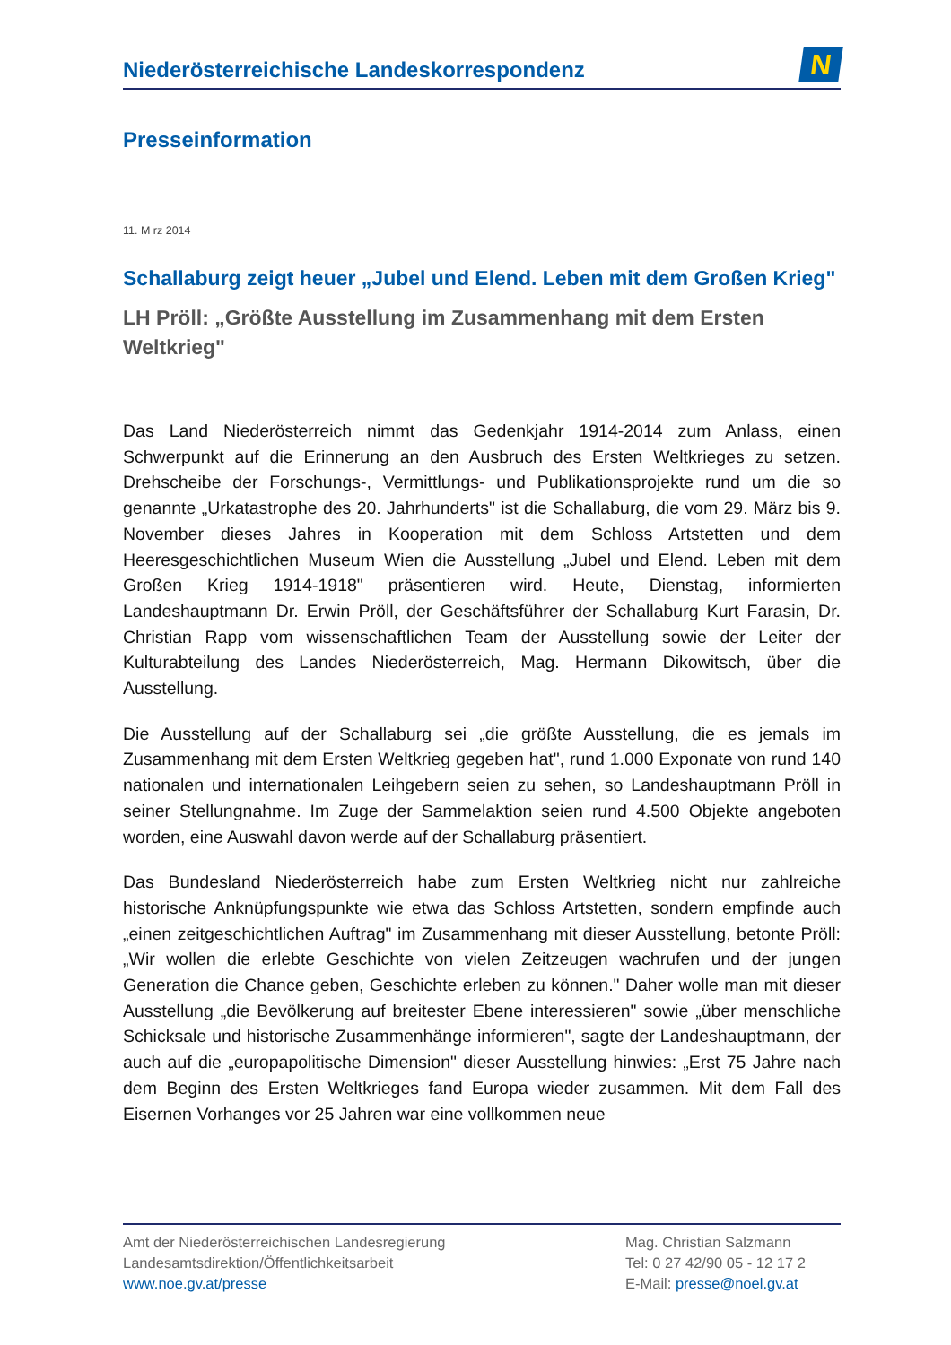Niederösterreichische Landeskorrespondenz
N
Presseinformation
11. M rz 2014
Schallaburg zeigt heuer „Jubel und Elend. Leben mit dem Großen Krieg"
LH Pröll: „Größte Ausstellung im Zusammenhang mit dem Ersten Weltkrieg"
Das Land Niederösterreich nimmt das Gedenkjahr 1914-2014 zum Anlass, einen Schwerpunkt auf die Erinnerung an den Ausbruch des Ersten Weltkrieges zu setzen. Drehscheibe der Forschungs-, Vermittlungs- und Publikationsprojekte rund um die so genannte „Urkatastrophe des 20. Jahrhunderts" ist die Schallaburg, die vom 29. März bis 9. November dieses Jahres in Kooperation mit dem Schloss Artstetten und dem Heeresgeschichtlichen Museum Wien die Ausstellung „Jubel und Elend. Leben mit dem Großen Krieg 1914-1918" präsentieren wird. Heute, Dienstag, informierten Landeshauptmann Dr. Erwin Pröll, der Geschäftsführer der Schallaburg Kurt Farasin, Dr. Christian Rapp vom wissenschaftlichen Team der Ausstellung sowie der Leiter der Kulturabteilung des Landes Niederösterreich, Mag. Hermann Dikowitsch, über die Ausstellung.
Die Ausstellung auf der Schallaburg sei „die größte Ausstellung, die es jemals im Zusammenhang mit dem Ersten Weltkrieg gegeben hat", rund 1.000 Exponate von rund 140 nationalen und internationalen Leihgebern seien zu sehen, so Landeshauptmann Pröll in seiner Stellungnahme. Im Zuge der Sammelaktion seien rund 4.500 Objekte angeboten worden, eine Auswahl davon werde auf der Schallaburg präsentiert.
Das Bundesland Niederösterreich habe zum Ersten Weltkrieg nicht nur zahlreiche historische Anknüpfungspunkte wie etwa das Schloss Artstetten, sondern empfinde auch „einen zeitgeschichtlichen Auftrag" im Zusammenhang mit dieser Ausstellung, betonte Pröll: „Wir wollen die erlebte Geschichte von vielen Zeitzeugen wachrufen und der jungen Generation die Chance geben, Geschichte erleben zu können." Daher wolle man mit dieser Ausstellung „die Bevölkerung auf breitester Ebene interessieren" sowie „über menschliche Schicksale und historische Zusammenhänge informieren", sagte der Landeshauptmann, der auch auf die „europapolitische Dimension" dieser Ausstellung hinwies: „Erst 75 Jahre nach dem Beginn des Ersten Weltkrieges fand Europa wieder zusammen. Mit dem Fall des Eisernen Vorhanges vor 25 Jahren war eine vollkommen neue
Amt der Niederösterreichischen Landesregierung
Landesamtsdirektion/Öffentlichkeitsarbeit
www.noe.gv.at/presse
Mag. Christian Salzmann
Tel: 0 27 42/90 05 - 12 17 2
E-Mail: presse@noel.gv.at